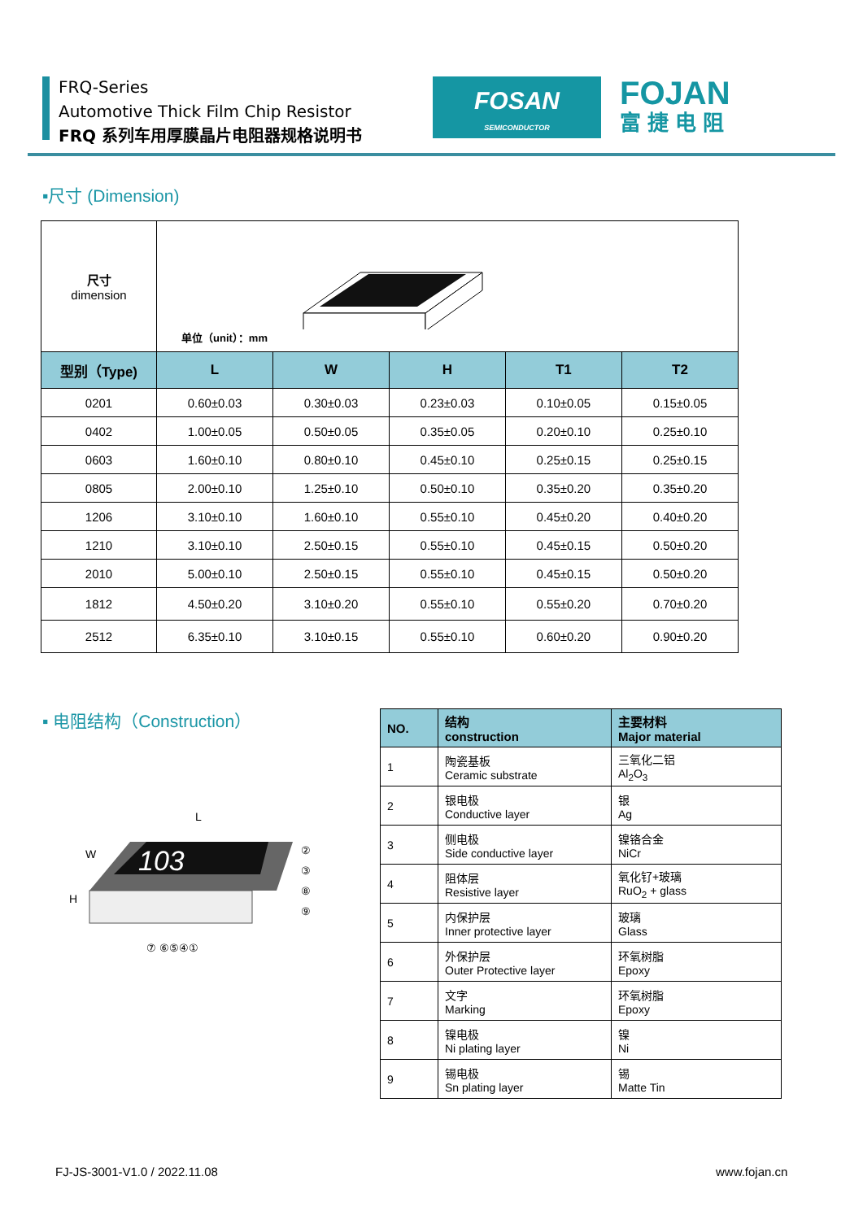FRQ-Series
Automotive Thick Film Chip Resistor
FRQ 系列车用厚膜晶片电阻器规格说明书
FOSAN
SEMICONDUCTOR
FOJAN
富捷电阻
▪尺寸 (Dimension)
| 尺寸 dimension | 单位（unit）：mm | | | | |
| 型别（Type) | L | W | H | T1 | T2 |
| 0201 | 0.60±0.03 | 0.30±0.03 | 0.23±0.03 | 0.10±0.05 | 0.15±0.05 |
| 0402 | 1.00±0.05 | 0.50±0.05 | 0.35±0.05 | 0.20±0.10 | 0.25±0.10 |
| 0603 | 1.60±0.10 | 0.80±0.10 | 0.45±0.10 | 0.25±0.15 | 0.25±0.15 |
| 0805 | 2.00±0.10 | 1.25±0.10 | 0.50±0.10 | 0.35±0.20 | 0.35±0.20 |
| 1206 | 3.10±0.10 | 1.60±0.10 | 0.55±0.10 | 0.45±0.20 | 0.40±0.20 |
| 1210 | 3.10±0.10 | 2.50±0.15 | 0.55±0.10 | 0.45±0.15 | 0.50±0.20 |
| 2010 | 5.00±0.10 | 2.50±0.15 | 0.55±0.10 | 0.45±0.15 | 0.50±0.20 |
| 1812 | 4.50±0.20 | 3.10±0.20 | 0.55±0.10 | 0.55±0.20 | 0.70±0.20 |
| 2512 | 6.35±0.10 | 3.10±0.15 | 0.55±0.10 | 0.60±0.20 | 0.90±0.20 |
▪ 电阻结构（Construction）
L
W
H
103
⑦ ⑥⑤④①
②
③
⑧
⑨
| NO. | 结构 construction | 主要材料 Major material |
| --- | --- | --- |
| 1 | 陶瓷基板 Ceramic substrate | 三氧化二铝 Al<sub>2</sub>O<sub>3</sub> |
| 2 | 银电极 Conductive layer | 银 Ag |
| 3 | 侧电极 Side conductive layer | 镍铬合金 NiCr |
| 4 | 阻体层 Resistive layer | 氧化钌+玻璃 RuO<sub>2</sub> + glass |
| 5 | 内保护层 Inner protective layer | 玻璃 Glass |
| 6 | 外保护层 Outer Protective layer | 环氧树脂 Epoxy |
| 7 | 文字 Marking | 环氧树脂 Epoxy |
| 8 | 镍电极 Ni plating layer | 镍 Ni |
| 9 | 锡电极 Sn plating layer | 锡 Matte Tin |
FJ-JS-3001-V1.0 / 2022.11.08 www.fojan.cn